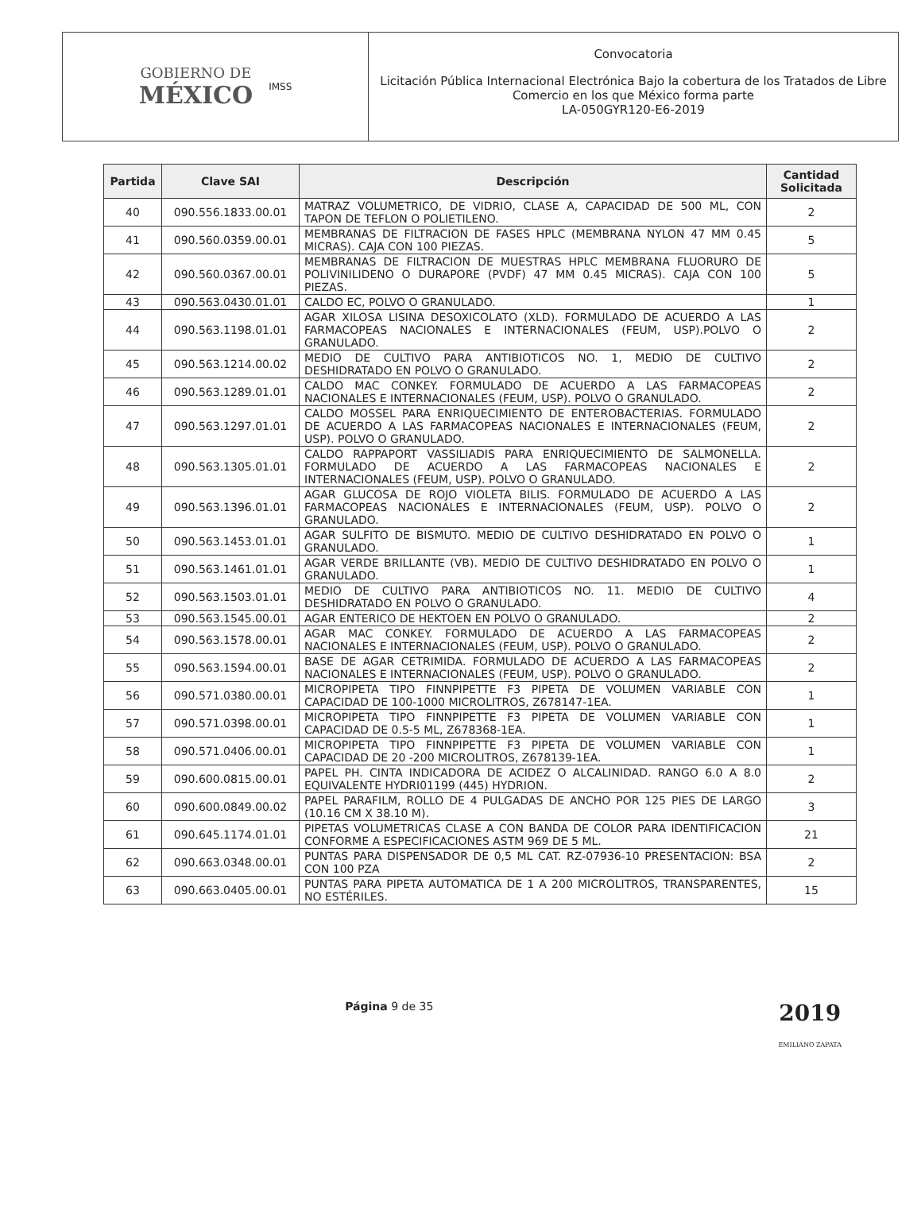GOBIERNO DE
MÉXICO
IMSS
Convocatoria
Licitación Pública Internacional Electrónica Bajo la cobertura de los Tratados de Libre Comercio en los que México forma parte
LA-050GYR120-E6-2019
| Partida | Clave SAI | Descripción | Cantidad Solicitada |
| --- | --- | --- | --- |
| 40 | 090.556.1833.00.01 | MATRAZ VOLUMETRICO, DE VIDRIO, CLASE A, CAPACIDAD DE 500 ML, CON TAPON DE TEFLON O POLIETILENO. | 2 |
| 41 | 090.560.0359.00.01 | MEMBRANAS DE FILTRACION DE FASES HPLC (MEMBRANA NYLON 47 MM 0.45 MICRAS). CAJA CON 100 PIEZAS. | 5 |
| 42 | 090.560.0367.00.01 | MEMBRANAS DE FILTRACION DE MUESTRAS HPLC MEMBRANA FLUORURO DE POLIVINILIDENO O DURAPORE (PVDF) 47 MM 0.45 MICRAS). CAJA CON 100 PIEZAS. | 5 |
| 43 | 090.563.0430.01.01 | CALDO EC, POLVO O GRANULADO. | 1 |
| 44 | 090.563.1198.01.01 | AGAR XILOSA LISINA DESOXICOLATO (XLD). FORMULADO DE ACUERDO A LAS FARMACOPEAS NACIONALES E INTERNACIONALES (FEUM, USP).POLVO O GRANULADO. | 2 |
| 45 | 090.563.1214.00.02 | MEDIO DE CULTIVO PARA ANTIBIOTICOS NO. 1, MEDIO DE CULTIVO DESHIDRATADO EN POLVO O GRANULADO. | 2 |
| 46 | 090.563.1289.01.01 | CALDO MAC CONKEY. FORMULADO DE ACUERDO A LAS FARMACOPEAS NACIONALES E INTERNACIONALES (FEUM, USP). POLVO O GRANULADO. | 2 |
| 47 | 090.563.1297.01.01 | CALDO MOSSEL PARA ENRIQUECIMIENTO DE ENTEROBACTERIAS. FORMULADO DE ACUERDO A LAS FARMACOPEAS NACIONALES E INTERNACIONALES (FEUM, USP). POLVO O GRANULADO. | 2 |
| 48 | 090.563.1305.01.01 | CALDO RAPPAPORT VASSILIADIS PARA ENRIQUECIMIENTO DE SALMONELLA. FORMULADO DE ACUERDO A LAS FARMACOPEAS NACIONALES E INTERNACIONALES (FEUM, USP). POLVO O GRANULADO. | 2 |
| 49 | 090.563.1396.01.01 | AGAR GLUCOSA DE ROJO VIOLETA BILIS. FORMULADO DE ACUERDO A LAS FARMACOPEAS NACIONALES E INTERNACIONALES (FEUM, USP). POLVO O GRANULADO. | 2 |
| 50 | 090.563.1453.01.01 | AGAR SULFITO DE BISMUTO. MEDIO DE CULTIVO DESHIDRATADO EN POLVO O GRANULADO. | 1 |
| 51 | 090.563.1461.01.01 | AGAR VERDE BRILLANTE (VB). MEDIO DE CULTIVO DESHIDRATADO EN POLVO O GRANULADO. | 1 |
| 52 | 090.563.1503.01.01 | MEDIO DE CULTIVO PARA ANTIBIOTICOS NO. 11. MEDIO DE CULTIVO DESHIDRATADO EN POLVO O GRANULADO. | 4 |
| 53 | 090.563.1545.00.01 | AGAR ENTERICO DE HEKTOEN EN POLVO O GRANULADO. | 2 |
| 54 | 090.563.1578.00.01 | AGAR MAC CONKEY. FORMULADO DE ACUERDO A LAS FARMACOPEAS NACIONALES E INTERNACIONALES (FEUM, USP). POLVO O GRANULADO. | 2 |
| 55 | 090.563.1594.00.01 | BASE DE AGAR CETRIMIDA. FORMULADO DE ACUERDO A LAS FARMACOPEAS NACIONALES E INTERNACIONALES (FEUM, USP). POLVO O GRANULADO. | 2 |
| 56 | 090.571.0380.00.01 | MICROPIPETA TIPO FINNPIPETTE F3 PIPETA DE VOLUMEN VARIABLE CON CAPACIDAD DE 100-1000 MICROLITROS, Z678147-1EA. | 1 |
| 57 | 090.571.0398.00.01 | MICROPIPETA TIPO FINNPIPETTE F3 PIPETA DE VOLUMEN VARIABLE CON CAPACIDAD DE 0.5-5 ML, Z678368-1EA. | 1 |
| 58 | 090.571.0406.00.01 | MICROPIPETA TIPO FINNPIPETTE F3 PIPETA DE VOLUMEN VARIABLE CON CAPACIDAD DE 20 -200 MICROLITROS, Z678139-1EA. | 1 |
| 59 | 090.600.0815.00.01 | PAPEL PH. CINTA INDICADORA DE ACIDEZ O ALCALINIDAD. RANGO 6.0 A 8.0 EQUIVALENTE HYDRI01199 (445) HYDRION. | 2 |
| 60 | 090.600.0849.00.02 | PAPEL PARAFILM, ROLLO DE 4 PULGADAS DE ANCHO POR 125 PIES DE LARGO (10.16 CM X 38.10 M). | 3 |
| 61 | 090.645.1174.01.01 | PIPETAS VOLUMETRICAS CLASE A CON BANDA DE COLOR PARA IDENTIFICACION CONFORME A ESPECIFICACIONES ASTM 969 DE 5 ML. | 21 |
| 62 | 090.663.0348.00.01 | PUNTAS PARA DISPENSADOR DE 0,5 ML CAT. RZ-07936-10 PRESENTACION: BSA CON 100 PZA | 2 |
| 63 | 090.663.0405.00.01 | PUNTAS PARA PIPETA AUTOMATICA DE 1 A 200 MICROLITROS, TRANSPARENTES, NO ESTÉRILES. | 15 |
Página 9 de 35 2019
EMILIANO ZAPATA